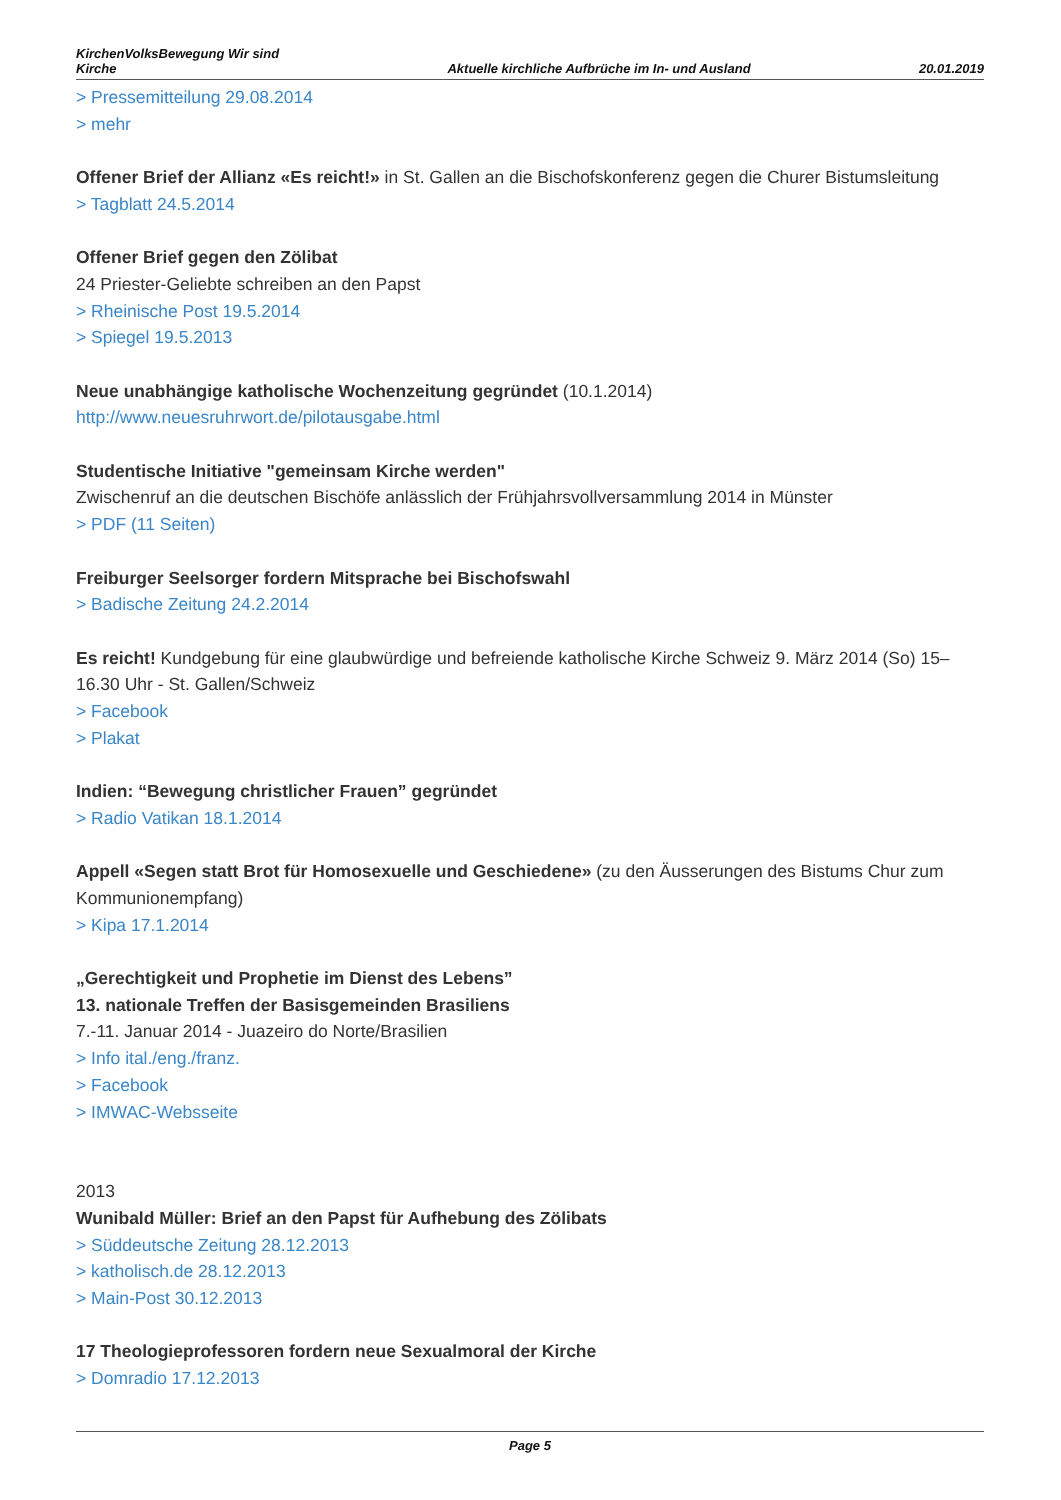KirchenVolksBewegung Wir sind
Kirche
Aktuelle kirchliche Aufbrüche im In- und Ausland
20.01.2019
> Pressemitteilung 29.08.2014
> mehr
Offener Brief der Allianz «Es reicht!» in St. Gallen an die Bischofskonferenz gegen die Churer Bistumsleitung
> Tagblatt 24.5.2014
Offener Brief gegen den Zölibat
24 Priester-Geliebte schreiben an den Papst
> Rheinische Post 19.5.2014
> Spiegel 19.5.2013
Neue unabhängige katholische Wochenzeitung gegründet (10.1.2014)
http://www.neuesruhrwort.de/pilotausgabe.html
Studentische Initiative "gemeinsam Kirche werden"
Zwischenruf an die deutschen Bischöfe anlässlich der Frühjahrsvollversammlung 2014 in Münster
> PDF (11 Seiten)
Freiburger Seelsorger fordern Mitsprache bei Bischofswahl
> Badische Zeitung 24.2.2014
Es reicht! Kundgebung für eine glaubwürdige und befreiende katholische Kirche Schweiz 9. März 2014 (So) 15–16.30 Uhr - St. Gallen/Schweiz
> Facebook
> Plakat
Indien: “Bewegung christlicher Frauen” gegründet
> Radio Vatikan 18.1.2014
Appell «Segen statt Brot für Homosexuelle und Geschiedene» (zu den Äusserungen des Bistums Chur zum Kommunionempfang)
> Kipa 17.1.2014
„Gerechtigkeit und Prophetie im Dienst des Lebens”
13. nationale Treffen der Basisgemeinden Brasiliens
7.-11. Januar 2014 - Juazeiro do Norte/Brasilien
> Info ital./eng./franz.
> Facebook
> IMWAC-Websseite
2013
Wunibald Müller: Brief an den Papst für Aufhebung des Zölibats
> Süddeutsche Zeitung 28.12.2013
> katholisch.de 28.12.2013
> Main-Post 30.12.2013
17 Theologieprofessoren fordern neue Sexualmoral der Kirche
> Domradio 17.12.2013
Page 5